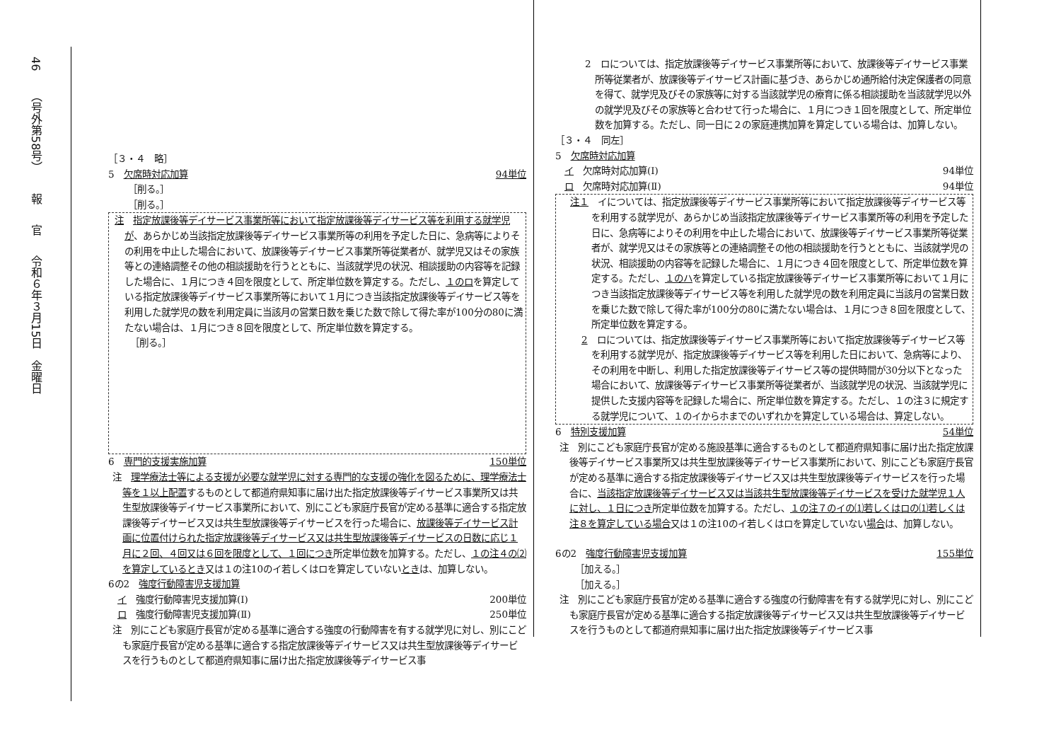46
（号外第58号）
報
官
令和６年３月15日　金曜日
［３・４　略］
5　欠席時対応加算 94単位
［削る。］
［削る。］
注　指定放課後等デイサービス事業所等において指定放課後等デイサービス等を利用する就学児が、あらかじめ当該指定放課後等デイサービス事業所等の利用を予定した日に、急病等によりその利用を中止した場合において、放課後等デイサービス事業所等従業者が、就学児又はその家族等との連絡調整その他の相談援助を行うとともに、当該就学児の状況、相談援助の内容等を記録した場合に、１月につき４回を限度として、所定単位数を算定する。ただし、１のロを算定している指定放課後等デイサービス事業所等において１月につき当該指定放課後等デイサービス等を利用した就学児の数を利用定員に当該月の営業日数を乗じた数で除して得た率が100分の80に満たない場合は、１月につき８回を限度として、所定単位数を算定する。
［削る。］
6　専門的支援実施加算 150単位
注　理学療法士等による支援が必要な就学児に対する専門的な支援の強化を図るために、理学療法士等を１以上配置するものとして都道府県知事に届け出た指定放課後等デイサービス事業所又は共生型放課後等デイサービス事業所において、別にこども家庭庁長官が定める基準に適合する指定放課後等デイサービス又は共生型放課後等デイサービスを行った場合に、放課後等デイサービス計画に位置付けられた指定放課後等デイサービス又は共生型放課後等デイサービスの日数に応じ１月に２回、４回又は６回を限度として、１回につき所定単位数を加算する。ただし、１の注４の⑵を算定しているとき又は１の注10のイ若しくはロを算定していないときは、加算しない。
6の2　強度行動障害児支援加算
　イ　強度行動障害児支援加算(Ⅰ) 200単位
　ロ　強度行動障害児支援加算(Ⅱ) 250単位
注　別にこども家庭庁長官が定める基準に適合する強度の行動障害を有する就学児に対し、別にこども家庭庁長官が定める基準に適合する指定放課後等デイサービス又は共生型放課後等デイサービスを行うものとして都道府県知事に届け出た指定放課後等デイサービス事
2　ロについては、指定放課後等デイサービス事業所等において、放課後等デイサービス事業所等従業者が、放課後等デイサービス計画に基づき、あらかじめ通所給付決定保護者の同意を得て、就学児及びその家族等に対する当該就学児の療育に係る相談援助を当該就学児以外の就学児及びその家族等と合わせて行った場合に、１月につき１回を限度として、所定単位数を加算する。ただし、同一日に２の家庭連携加算を算定している場合は、加算しない。
［３・４　同左］
5　欠席時対応加算
　イ　欠席時対応加算(Ⅰ) 94単位
　ロ　欠席時対応加算(Ⅱ) 94単位
注１　イについては、指定放課後等デイサービス事業所等において指定放課後等デイサービス等を利用する就学児が、あらかじめ当該指定放課後等デイサービス事業所等の利用を予定した日に、急病等によりその利用を中止した場合において、放課後等デイサービス事業所等従業者が、就学児又はその家族等との連絡調整その他の相談援助を行うとともに、当該就学児の状況、相談援助の内容等を記録した場合に、１月につき４回を限度として、所定単位数を算定する。ただし、１のハを算定している指定放課後等デイサービス事業所等において１月につき当該指定放課後等デイサービス等を利用した就学児の数を利用定員に当該月の営業日数を乗じた数で除して得た率が100分の80に満たない場合は、１月につき８回を限度として、所定単位数を算定する。
2　ロについては、指定放課後等デイサービス事業所等において指定放課後等デイサービス等を利用する就学児が、指定放課後等デイサービス等を利用した日において、急病等により、その利用を中断し、利用した指定放課後等デイサービス等の提供時間が30分以下となった場合において、放課後等デイサービス事業所等従業者が、当該就学児の状況、当該就学児に提供した支援内容等を記録した場合に、所定単位数を算定する。ただし、１の注３に規定する就学児について、１のイからホまでのいずれかを算定している場合は、算定しない。
6　特別支援加算 54単位
注　別にこども家庭庁長官が定める施設基準に適合するものとして都道府県知事に届け出た指定放課後等デイサービス事業所又は共生型放課後等デイサービス事業所において、別にこども家庭庁長官が定める基準に適合する指定放課後等デイサービス又は共生型放課後等デイサービスを行った場合に、当該指定放課後等デイサービス又は当該共生型放課後等デイサービスを受けた就学児１人に対し、１日につき所定単位数を加算する。ただし、１の注７のイの⑴若しくはロの⑴若しくは注８を算定している場合又は１の注10のイ若しくはロを算定していない場合は、加算しない。
6の2　強度行動障害児支援加算 155単位
［加える。］
［加える。］
注　別にこども家庭庁長官が定める基準に適合する強度の行動障害を有する就学児に対し、別にこども家庭庁長官が定める基準に適合する指定放課後等デイサービス又は共生型放課後等デイサービスを行うものとして都道府県知事に届け出た指定放課後等デイサービス事